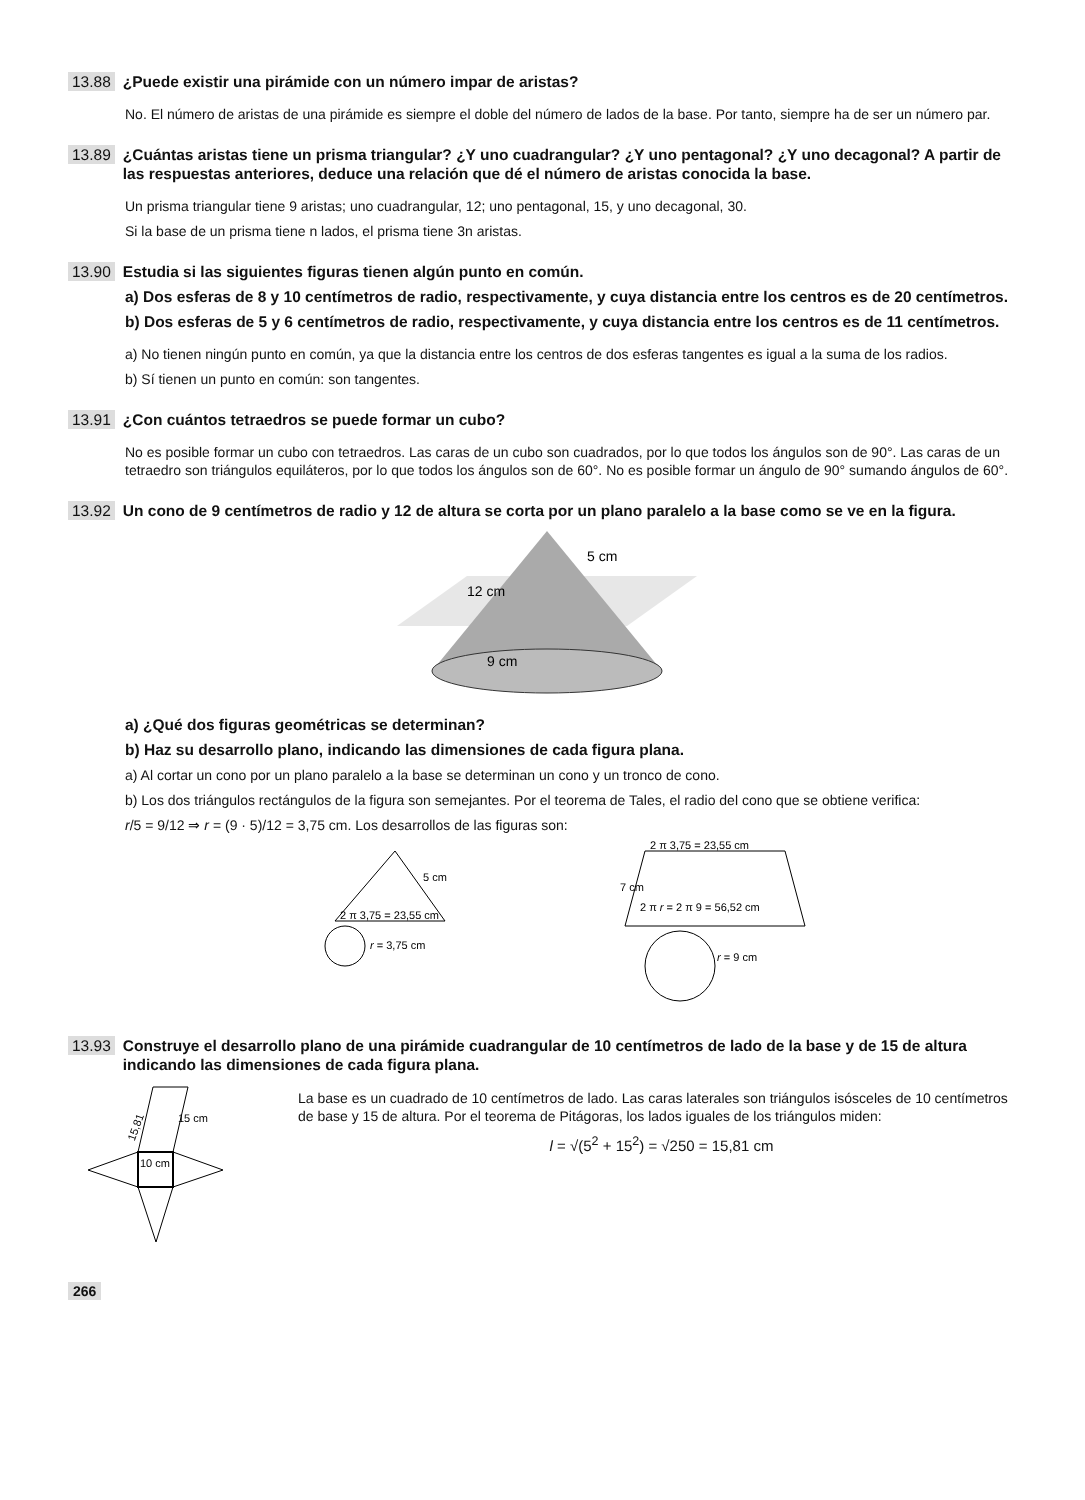13.88 ¿Puede existir una pirámide con un número impar de aristas?
No. El número de aristas de una pirámide es siempre el doble del número de lados de la base. Por tanto, siempre ha de ser un número par.
13.89 ¿Cuántas aristas tiene un prisma triangular? ¿Y uno cuadrangular? ¿Y uno pentagonal? ¿Y uno decagonal? A partir de las respuestas anteriores, deduce una relación que dé el número de aristas conocida la base.
Un prisma triangular tiene 9 aristas; uno cuadrangular, 12; uno pentagonal, 15, y uno decagonal, 30.
Si la base de un prisma tiene n lados, el prisma tiene 3n aristas.
13.90 Estudia si las siguientes figuras tienen algún punto en común.
a) Dos esferas de 8 y 10 centímetros de radio, respectivamente, y cuya distancia entre los centros es de 20 centímetros.
b) Dos esferas de 5 y 6 centímetros de radio, respectivamente, y cuya distancia entre los centros es de 11 centímetros.
a) No tienen ningún punto en común, ya que la distancia entre los centros de dos esferas tangentes es igual a la suma de los radios.
b) Sí tienen un punto en común: son tangentes.
13.91 ¿Con cuántos tetraedros se puede formar un cubo?
No es posible formar un cubo con tetraedros. Las caras de un cubo son cuadrados, por lo que todos los ángulos son de 90°. Las caras de un tetraedro son triángulos equiláteros, por lo que todos los ángulos son de 60°. No es posible formar un ángulo de 90° sumando ángulos de 60°.
13.92 Un cono de 9 centímetros de radio y 12 de altura se corta por un plano paralelo a la base como se ve en la figura.
12 cm
5 cm
9 cm
a) ¿Qué dos figuras geométricas se determinan?
b) Haz su desarrollo plano, indicando las dimensiones de cada figura plana.
a) Al cortar un cono por un plano paralelo a la base se determinan un cono y un tronco de cono.
b) Los dos triángulos rectángulos de la figura son semejantes. Por el teorema de Tales, el radio del cono que se obtiene verifica:
r/5 = 9/12 ⇒ r = (9 · 5)/12 = 3,75 cm. Los desarrollos de las figuras son:
5 cm
2 π 3,75 = 23,55 cm
r = 3,75 cm
2 π 3,75 = 23,55 cm
7 cm
2 π r = 2 π 9 = 56,52 cm
r = 9 cm
13.93 Construye el desarrollo plano de una pirámide cuadrangular de 10 centímetros de lado de la base y de 15 de altura indicando las dimensiones de cada figura plana.
15,81
15 cm
10 cm
La base es un cuadrado de 10 centímetros de lado. Las caras laterales son triángulos isósceles de 10 centímetros de base y 15 de altura. Por el teorema de Pitágoras, los lados iguales de los triángulos miden:
l = √(5<sup>2</sup> + 15<sup>2</sup>) = √250 = 15,81 cm
266